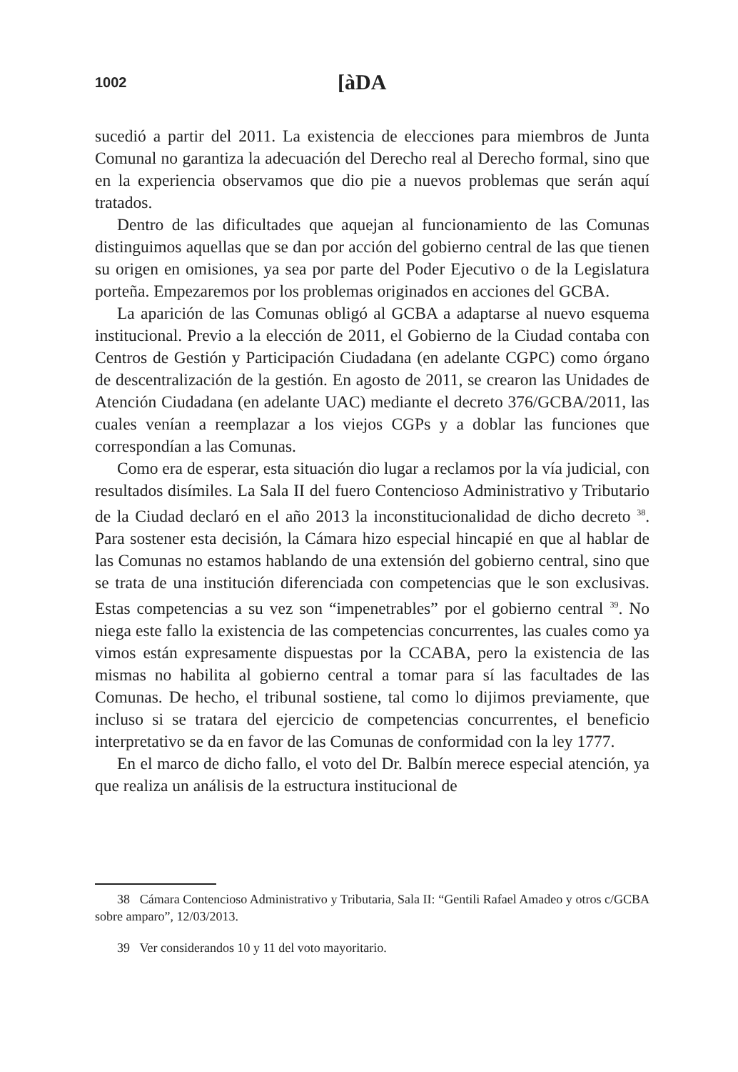1002 [àDA
sucedió a partir del 2011. La existencia de elecciones para miembros de Junta Comunal no garantiza la adecuación del Derecho real al Derecho formal, sino que en la experiencia observamos que dio pie a nuevos problemas que serán aquí tratados.
Dentro de las dificultades que aquejan al funcionamiento de las Comunas distinguimos aquellas que se dan por acción del gobierno central de las que tienen su origen en omisiones, ya sea por parte del Poder Ejecutivo o de la Legislatura porteña. Empezaremos por los problemas originados en acciones del GCBA.
La aparición de las Comunas obligó al GCBA a adaptarse al nuevo esquema institucional. Previo a la elección de 2011, el Gobierno de la Ciudad contaba con Centros de Gestión y Participación Ciudadana (en adelante CGPC) como órgano de descentralización de la gestión. En agosto de 2011, se crearon las Unidades de Atención Ciudadana (en adelante UAC) mediante el decreto 376/GCBA/2011, las cuales venían a reemplazar a los viejos CGPs y a doblar las funciones que correspondían a las Comunas.
Como era de esperar, esta situación dio lugar a reclamos por la vía judicial, con resultados disímiles. La Sala II del fuero Contencioso Administrativo y Tributario de la Ciudad declaró en el año 2013 la inconstitucionalidad de dicho decreto <sup>38</sup>. Para sostener esta decisión, la Cámara hizo especial hincapié en que al hablar de las Comunas no estamos hablando de una extensión del gobierno central, sino que se trata de una institución diferenciada con competencias que le son exclusivas. Estas competencias a su vez son “impenetrables” por el gobierno central <sup>39</sup>. No niega este fallo la existencia de las competencias concurrentes, las cuales como ya vimos están expresamente dispuestas por la CCABA, pero la existencia de las mismas no habilita al gobierno central a tomar para sí las facultades de las Comunas. De hecho, el tribunal sostiene, tal como lo dijimos previamente, que incluso si se tratara del ejercicio de competencias concurrentes, el beneficio interpretativo se da en favor de las Comunas de conformidad con la ley 1777.
En el marco de dicho fallo, el voto del Dr. Balbín merece especial atención, ya que realiza un análisis de la estructura institucional de
38 Cámara Contencioso Administrativo y Tributaria, Sala II: “Gentili Rafael Amadeo y otros c/GCBA sobre amparo”, 12/03/2013.
39 Ver considerandos 10 y 11 del voto mayoritario.